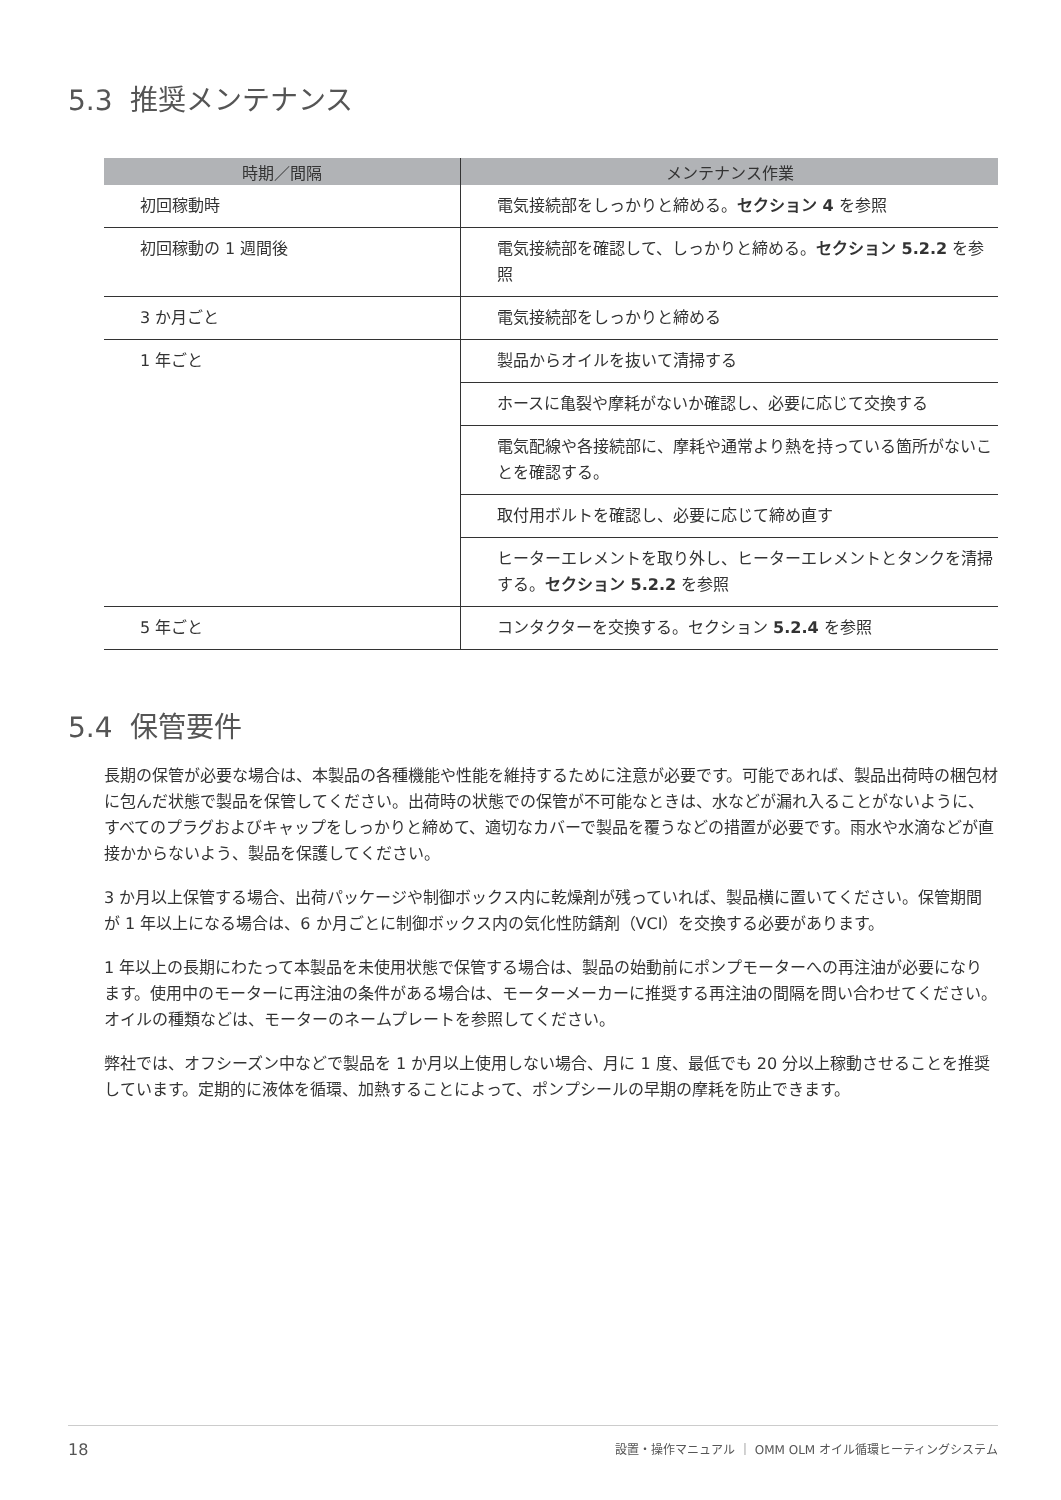5.3 推奨メンテナンス
| 時期／間隔 | メンテナンス作業 |
| --- | --- |
| 初回稼動時 | 電気接続部をしっかりと締める。 セクション 4 を参照 |
| 初回稼動の 1 週間後 | 電気接続部を確認して、しっかりと締める。 セクション 5.2.2 を参照 |
| 3 か月ごと | 電気接続部をしっかりと締める |
| 1 年ごと | 製品からオイルを抜いて清掃する |
| | ホースに亀裂や摩耗がないか確認し、必要に応じて交換する |
| | 電気配線や各接続部に、摩耗や通常より熱を持っている箇所がないことを確認する。 |
| | 取付用ボルトを確認し、必要に応じて締め直す |
| | ヒーターエレメントを取り外し、ヒーターエレメントとタンクを清掃する。 セクション 5.2.2 を参照 |
| 5 年ごと | コンタクターを交換する。セクション 5.2.4 を参照 |
5.4 保管要件
長期の保管が必要な場合は、本製品の各種機能や性能を維持するために注意が必要です。可能であれば、製品出荷時の梱包材に包んだ状態で製品を保管してください。出荷時の状態での保管が不可能なときは、水などが漏れ入ることがないように、すべてのプラグおよびキャップをしっかりと締めて、適切なカバーで製品を覆うなどの措置が必要です。雨水や水滴などが直接かからないよう、製品を保護してください。
3 か月以上保管する場合、出荷パッケージや制御ボックス内に乾燥剤が残っていれば、製品横に置いてください。保管期間が 1 年以上になる場合は、6 か月ごとに制御ボックス内の気化性防錆剤（VCI）を交換する必要があります。
1 年以上の長期にわたって本製品を未使用状態で保管する場合は、製品の始動前にポンプモーターへの再注油が必要になります。使用中のモーターに再注油の条件がある場合は、モーターメーカーに推奨する再注油の間隔を問い合わせてください。オイルの種類などは、モーターのネームプレートを参照してください。
弊社では、オフシーズン中などで製品を 1 か月以上使用しない場合、月に 1 度、最低でも 20 分以上稼動させることを推奨しています。定期的に液体を循環、加熱することによって、ポンプシールの早期の摩耗を防止できます。
18 設置・操作マニュアル ｜ OMM OLM オイル循環ヒーティングシステム